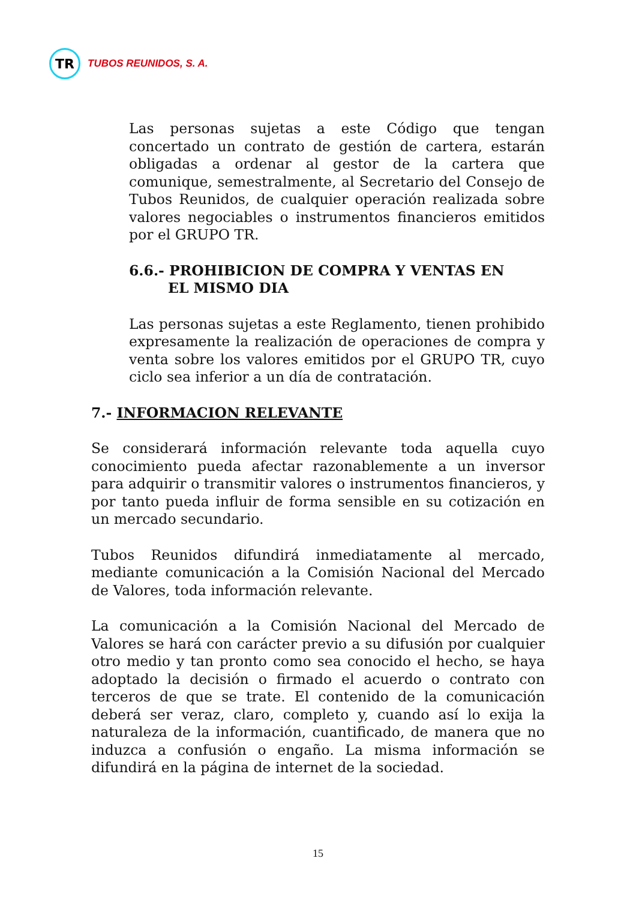TR
TUBOS REUNIDOS, S. A.
Las personas sujetas a este Código que tengan concertado un contrato de gestión de cartera, estarán obligadas a ordenar al gestor de la cartera que comunique, semestralmente, al Secretario del Consejo de Tubos Reunidos, de cualquier operación realizada sobre valores negociables o instrumentos financieros emitidos por el GRUPO TR.
6.6.- PROHIBICION DE COMPRA Y VENTAS EN
EL MISMO DIA
Las personas sujetas a este Reglamento, tienen prohibido expresamente la realización de operaciones de compra y venta sobre los valores emitidos por el GRUPO TR, cuyo ciclo sea inferior a un día de contratación.
7.- INFORMACION RELEVANTE
Se considerará información relevante toda aquella cuyo conocimiento pueda afectar razonablemente a un inversor para adquirir o transmitir valores o instrumentos financieros, y por tanto pueda influir de forma sensible en su cotización en un mercado secundario.
Tubos Reunidos difundirá inmediatamente al mercado, mediante comunicación a la Comisión Nacional del Mercado de Valores, toda información relevante.
La comunicación a la Comisión Nacional del Mercado de Valores se hará con carácter previo a su difusión por cualquier otro medio y tan pronto como sea conocido el hecho, se haya adoptado la decisión o firmado el acuerdo o contrato con terceros de que se trate. El contenido de la comunicación deberá ser veraz, claro, completo y, cuando así lo exija la naturaleza de la información, cuantificado, de manera que no induzca a confusión o engaño. La misma información se difundirá en la página de internet de la sociedad.
15